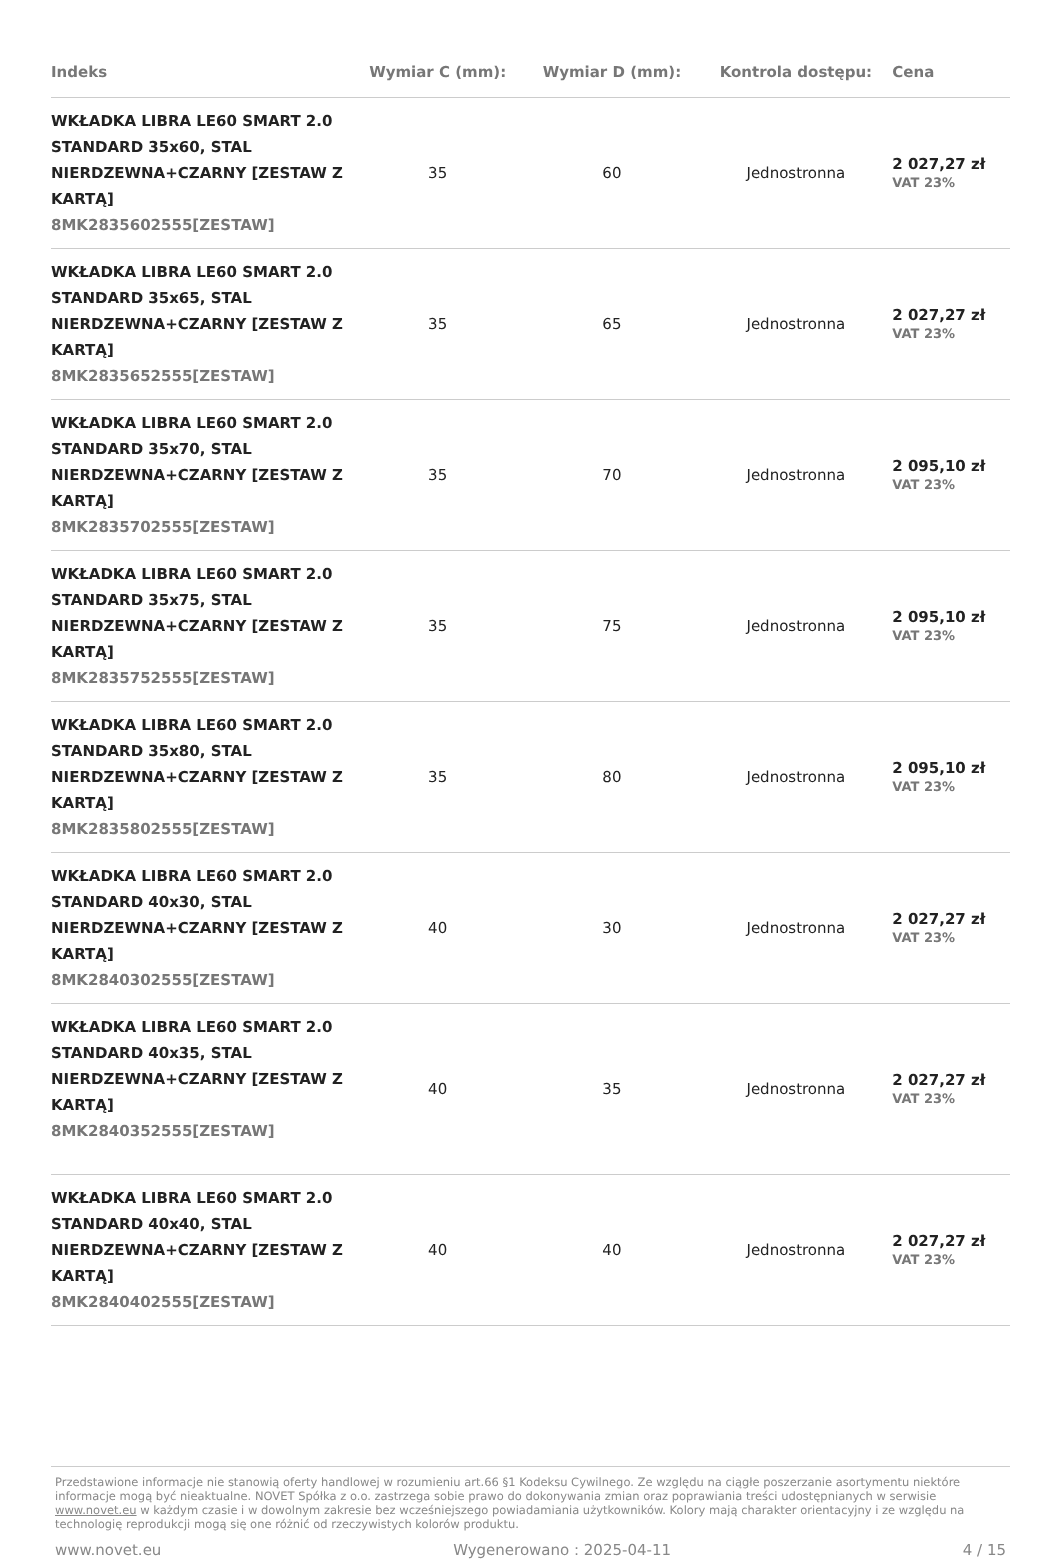| Indeks | Wymiar C (mm): | Wymiar D (mm): | Kontrola dostępu: | Cena |
| --- | --- | --- | --- | --- |
| WKŁADKA LIBRA LE60 SMART 2.0 STANDARD 35x60, STAL NIERDZEWNA+CZARNY [ZESTAW Z KARTĄ] 8MK2835602555[ZESTAW] | 35 | 60 | Jednostronna | 2 027,27 zł VAT 23% |
| WKŁADKA LIBRA LE60 SMART 2.0 STANDARD 35x65, STAL NIERDZEWNA+CZARNY [ZESTAW Z KARTĄ] 8MK2835652555[ZESTAW] | 35 | 65 | Jednostronna | 2 027,27 zł VAT 23% |
| WKŁADKA LIBRA LE60 SMART 2.0 STANDARD 35x70, STAL NIERDZEWNA+CZARNY [ZESTAW Z KARTĄ] 8MK2835702555[ZESTAW] | 35 | 70 | Jednostronna | 2 095,10 zł VAT 23% |
| WKŁADKA LIBRA LE60 SMART 2.0 STANDARD 35x75, STAL NIERDZEWNA+CZARNY [ZESTAW Z KARTĄ] 8MK2835752555[ZESTAW] | 35 | 75 | Jednostronna | 2 095,10 zł VAT 23% |
| WKŁADKA LIBRA LE60 SMART 2.0 STANDARD 35x80, STAL NIERDZEWNA+CZARNY [ZESTAW Z KARTĄ] 8MK2835802555[ZESTAW] | 35 | 80 | Jednostronna | 2 095,10 zł VAT 23% |
| WKŁADKA LIBRA LE60 SMART 2.0 STANDARD 40x30, STAL NIERDZEWNA+CZARNY [ZESTAW Z KARTĄ] 8MK2840302555[ZESTAW] | 40 | 30 | Jednostronna | 2 027,27 zł VAT 23% |
| WKŁADKA LIBRA LE60 SMART 2.0 STANDARD 40x35, STAL NIERDZEWNA+CZARNY [ZESTAW Z KARTĄ] 8MK2840352555[ZESTAW] | 40 | 35 | Jednostronna | 2 027,27 zł VAT 23% |
| WKŁADKA LIBRA LE60 SMART 2.0 STANDARD 40x40, STAL NIERDZEWNA+CZARNY [ZESTAW Z KARTĄ] 8MK2840402555[ZESTAW] | 40 | 40 | Jednostronna | 2 027,27 zł VAT 23% |
Przedstawione informacje nie stanowią oferty handlowej w rozumieniu art.66 §1 Kodeksu Cywilnego. Ze względu na ciągłe poszerzanie asortymentu niektóre informacje mogą być nieaktualne. NOVET Spółka z o.o. zastrzega sobie prawo do dokonywania zmian oraz poprawiania treści udostępnianych w serwisie www.novet.eu w każdym czasie i w dowolnym zakresie bez wcześniejszego powiadamiania użytkowników. Kolory mają charakter orientacyjny i ze względu na technologię reprodukcji mogą się one różnić od rzeczywistych kolorów produktu.
www.novet.eu Wygenerowano : 2025-04-11 4 / 15